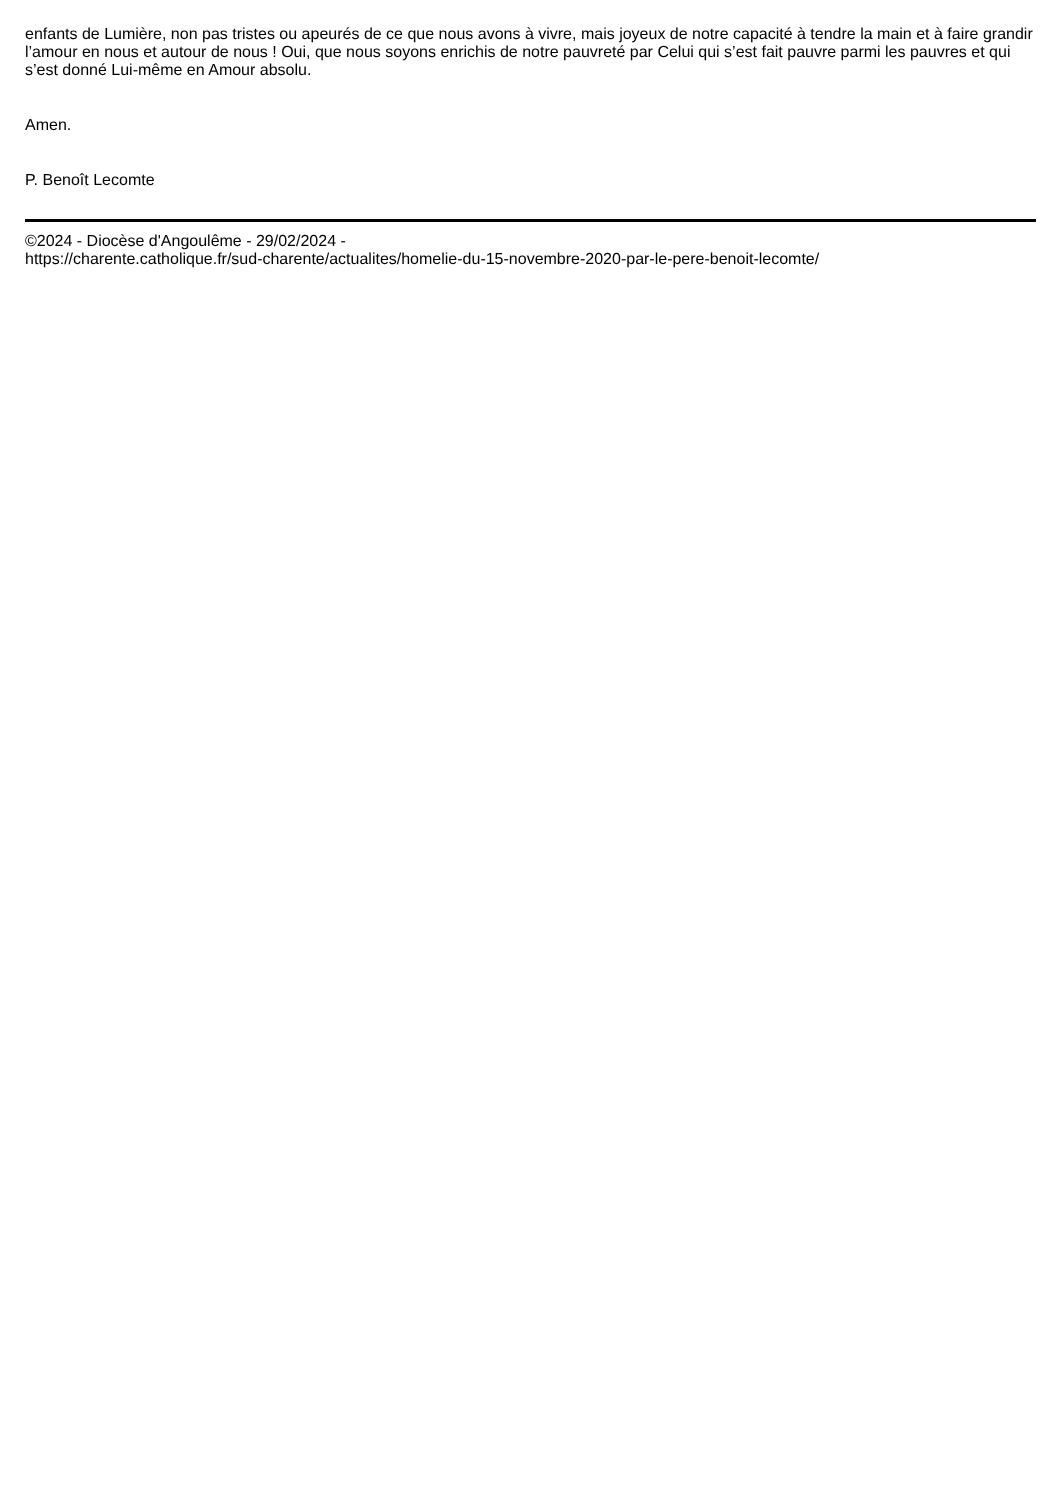enfants de Lumière, non pas tristes ou apeurés de ce que nous avons à vivre, mais joyeux de notre capacité à tendre la main et à faire grandir l’amour en nous et autour de nous ! Oui, que nous soyons enrichis de notre pauvreté par Celui qui s’est fait pauvre parmi les pauvres et qui s’est donné Lui-même en Amour absolu.
Amen.
P. Benoît Lecomte
©2024 - Diocèse d'Angoulême - 29/02/2024 -
https://charente.catholique.fr/sud-charente/actualites/homelie-du-15-novembre-2020-par-le-pere-benoit-lecomte/